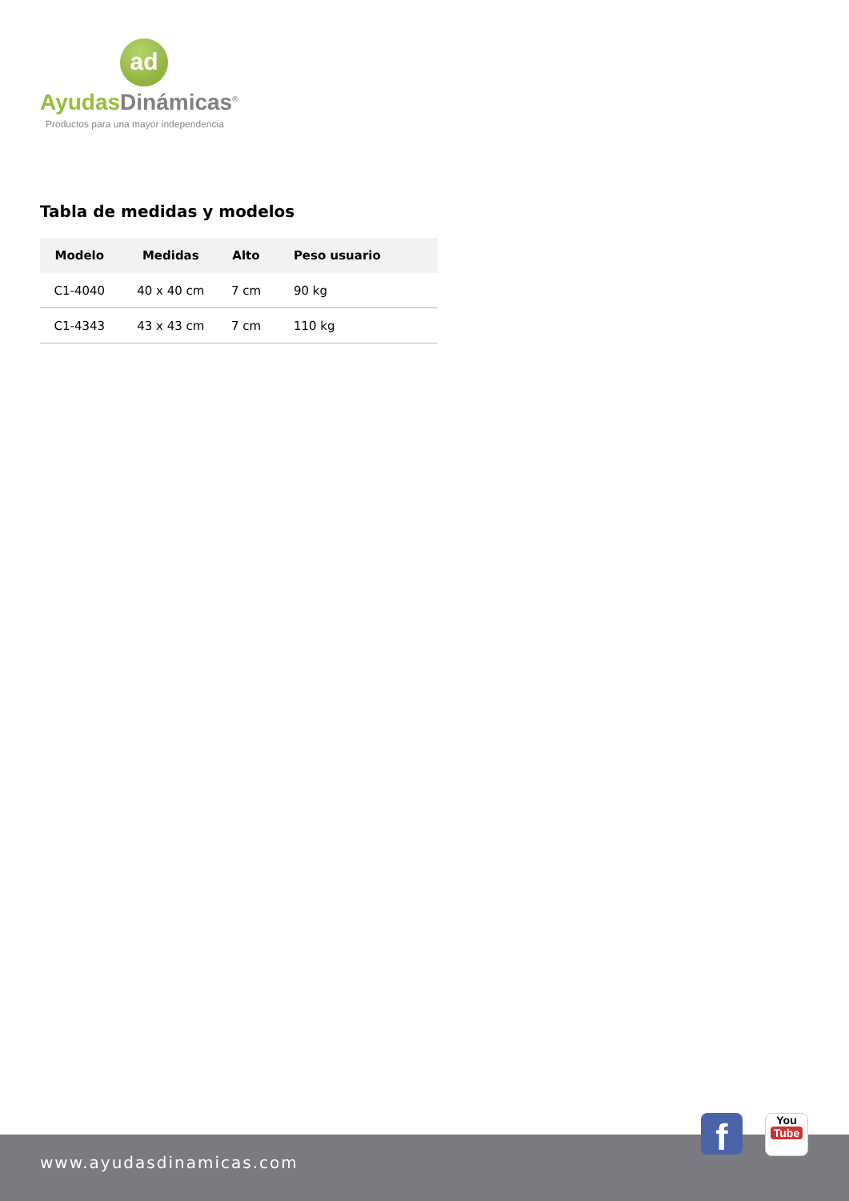ad
Ayudas Dinámicas<sup>®</sup>
Productos para una mayor independencia
Tabla de medidas y modelos
| Modelo | Medidas | Alto | Peso usuario |
| --- | --- | --- | --- |
| C1-4040 | 40 x 40 cm | 7 cm | 90 kg |
| C1-4343 | 43 x 43 cm | 7 cm | 110 kg |
www.ayudasdinamicas.com
f
You
Tube